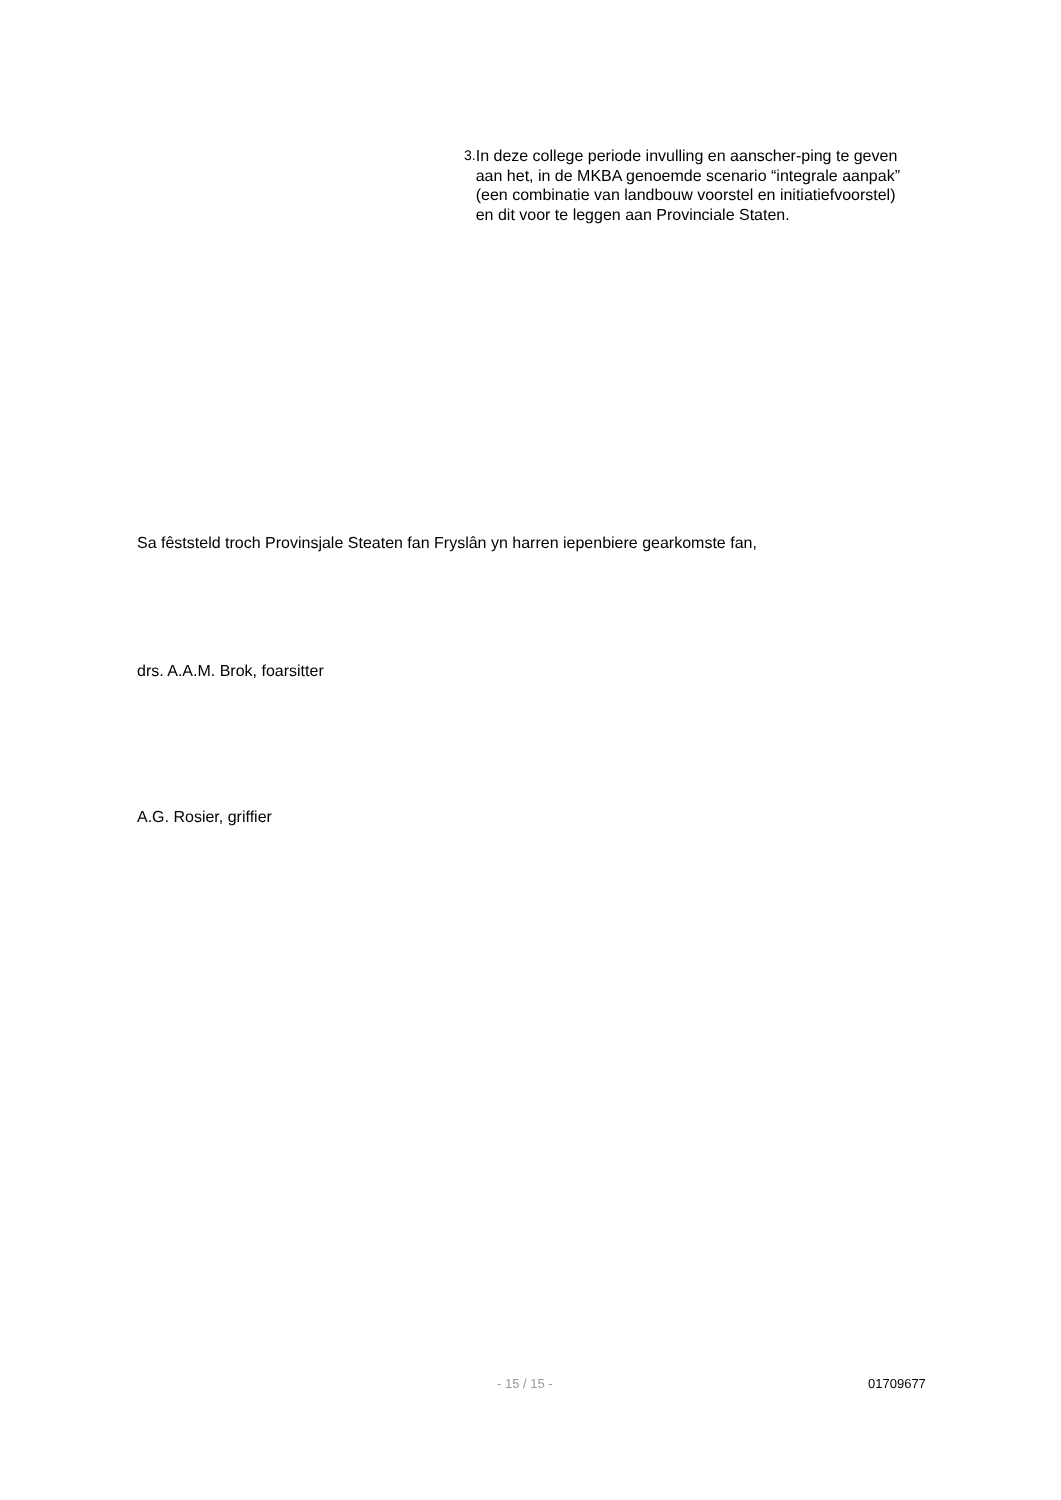3. In deze college periode invulling en aanscher-ping te geven aan het, in de MKBA genoemde scenario “integrale aanpak” (een combinatie van landbouw voorstel en initiatiefvoorstel) en dit voor te leggen aan Provinciale Staten.
Sa fêststeld troch Provinsjale Steaten fan Fryslân yn harren iepenbiere gearkomste fan,
drs. A.A.M. Brok, foarsitter
A.G. Rosier, griffier
- 15 / 15 - 01709677